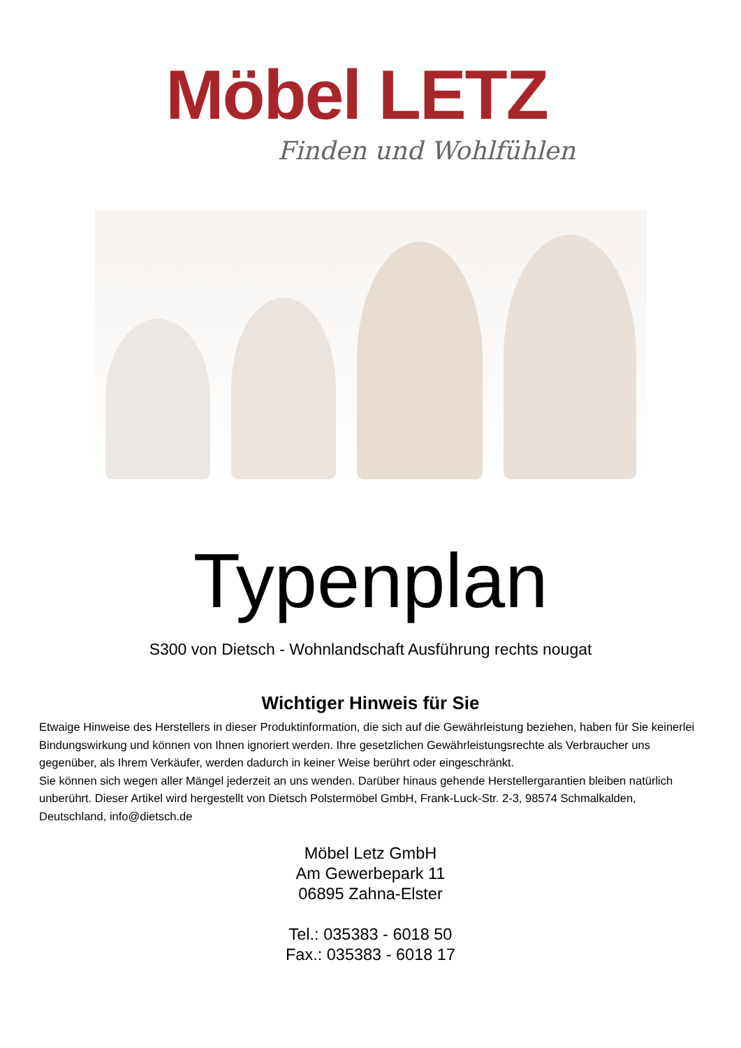Möbel LETZ
Finden und Wohlfühlen
Typenplan
S300 von Dietsch - Wohnlandschaft Ausführung rechts nougat
Wichtiger Hinweis für Sie
Etwaige Hinweise des Herstellers in dieser Produktinformation, die sich auf die Gewährleistung beziehen, haben für Sie keinerlei Bindungswirkung und können von Ihnen ignoriert werden. Ihre gesetzlichen Gewährleistungsrechte als Verbraucher uns gegenüber, als Ihrem Verkäufer, werden dadurch in keiner Weise berührt oder eingeschränkt.
Sie können sich wegen aller Mängel jederzeit an uns wenden. Darüber hinaus gehende Herstellergarantien bleiben natürlich unberührt. Dieser Artikel wird hergestellt von Dietsch Polstermöbel GmbH, Frank-Luck-Str. 2-3, 98574 Schmalkalden, Deutschland, info@dietsch.de
Möbel Letz GmbH
Am Gewerbepark 11
06895 Zahna-Elster
Tel.: 035383 - 6018 50
Fax.: 035383 - 6018 17